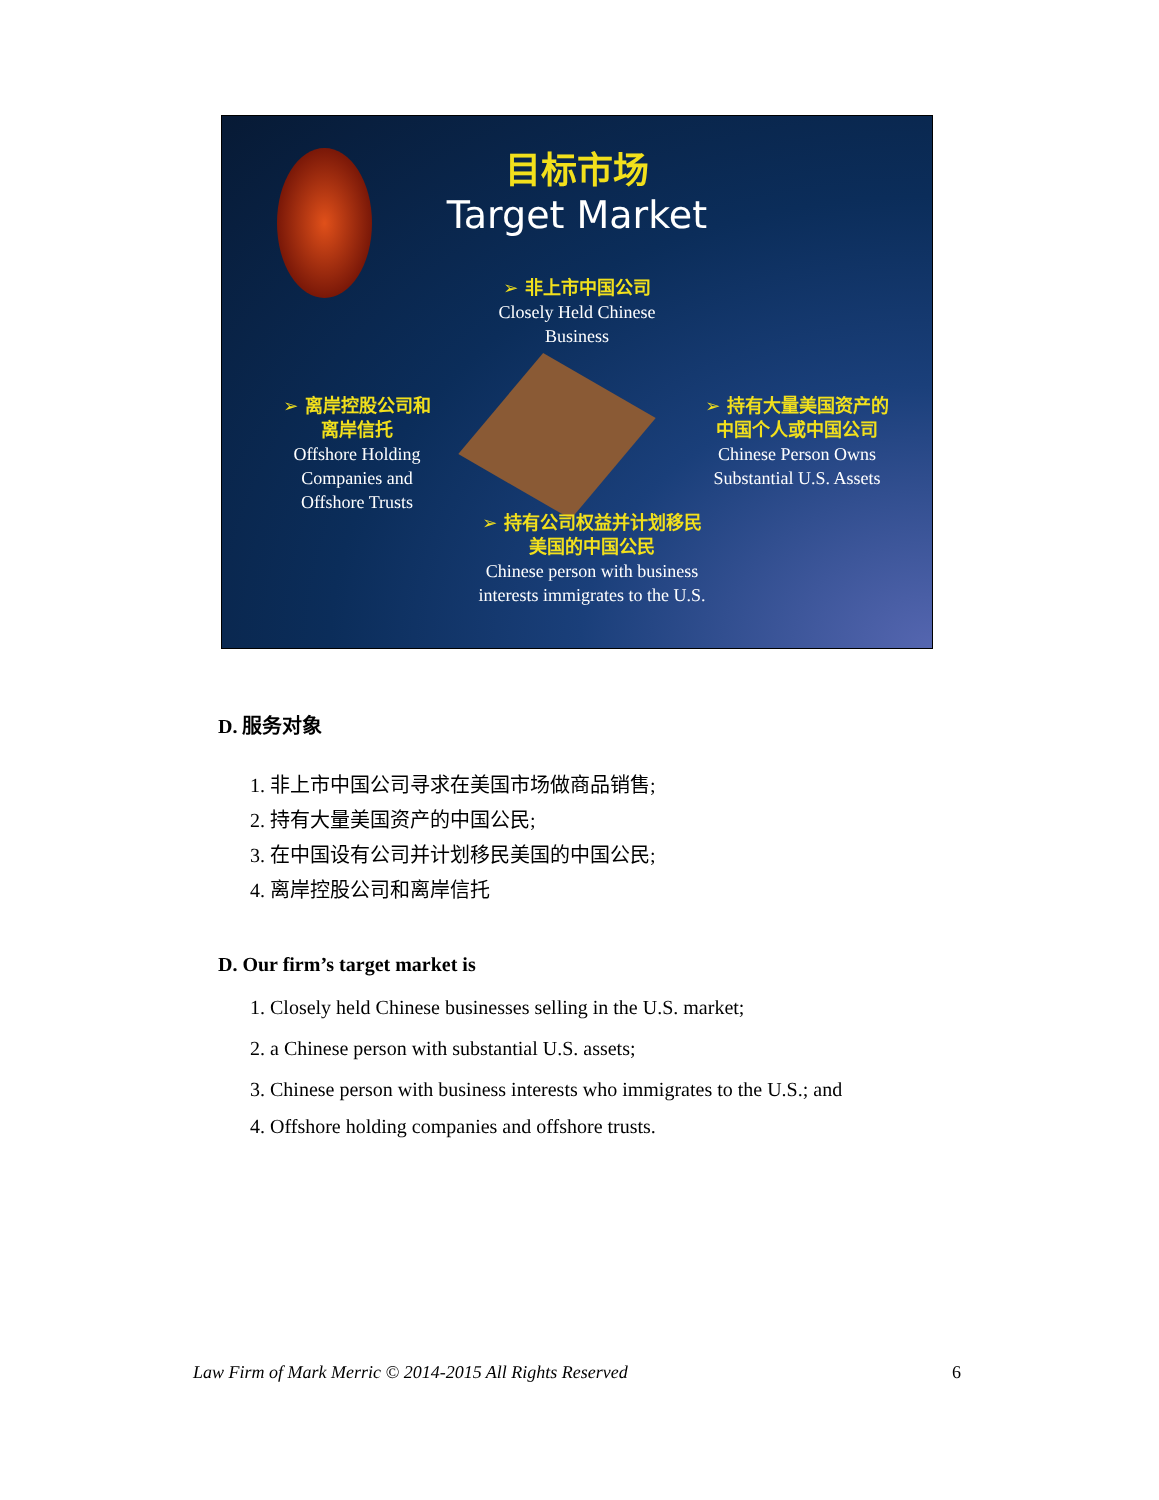目标市场
Target Market
➢ 非上市中国公司
Closely Held Chinese
Business
➢ 离岸控股公司和
离岸信托
Offshore Holding
Companies and
Offshore Trusts
➢ 持有大量美国资产的
中国个人或中国公司
Chinese Person Owns
Substantial U.S. Assets
➢ 持有公司权益并计划移民
美国的中国公民
Chinese person with business
interests immigrates to the U.S.
D. 服务对象
1. 非上市中国公司寻求在美国市场做商品销售;
2. 持有大量美国资产的中国公民;
3. 在中国设有公司并计划移民美国的中国公民;
4. 离岸控股公司和离岸信托
D. Our firm’s target market is
1. Closely held Chinese businesses selling in the U.S. market;
2. a Chinese person with substantial U.S. assets;
3. Chinese person with business interests who immigrates to the U.S.; and
4. Offshore holding companies and offshore trusts.
Law Firm of Mark Merric © 2014-2015 All Rights Reserved 6